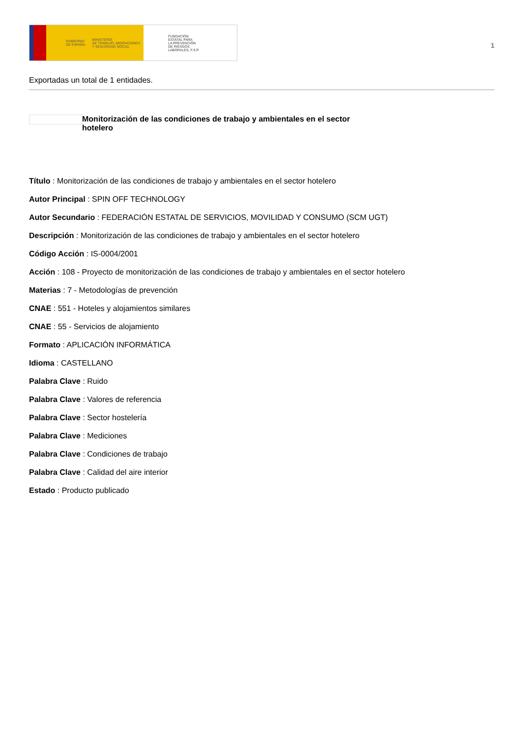GOBIERNO
DE ESPAÑA MINISTERIO
DE TRABAJO, MIGRACIONES
Y SEGURIDAD SOCIAL
FUNDACIÓN
ESTATAL PARA
LA PREVENCIÓN
DE RIESGOS
LABORALES, F.S.P.
1
Exportadas un total de 1 entidades.
Monitorización de las condiciones de trabajo y ambientales en el sector hotelero
Título : Monitorización de las condiciones de trabajo y ambientales en el sector hotelero
Autor Principal : SPIN OFF TECHNOLOGY
Autor Secundario : FEDERACIÓN ESTATAL DE SERVICIOS, MOVILIDAD Y CONSUMO (SCM UGT)
Descripción : Monitorización de las condiciones de trabajo y ambientales en el sector hotelero
Código Acción : IS-0004/2001
Acción : 108 - Proyecto de monitorización de las condiciones de trabajo y ambientales en el sector hotelero
Materias : 7 - Metodologías de prevención
CNAE : 551 - Hoteles y alojamientos similares
CNAE : 55 - Servicios de alojamiento
Formato : APLICACIÓN INFORMÁTICA
Idioma : CASTELLANO
Palabra Clave : Ruido
Palabra Clave : Valores de referencia
Palabra Clave : Sector hostelería
Palabra Clave : Mediciones
Palabra Clave : Condiciones de trabajo
Palabra Clave : Calidad del aire interior
Estado : Producto publicado